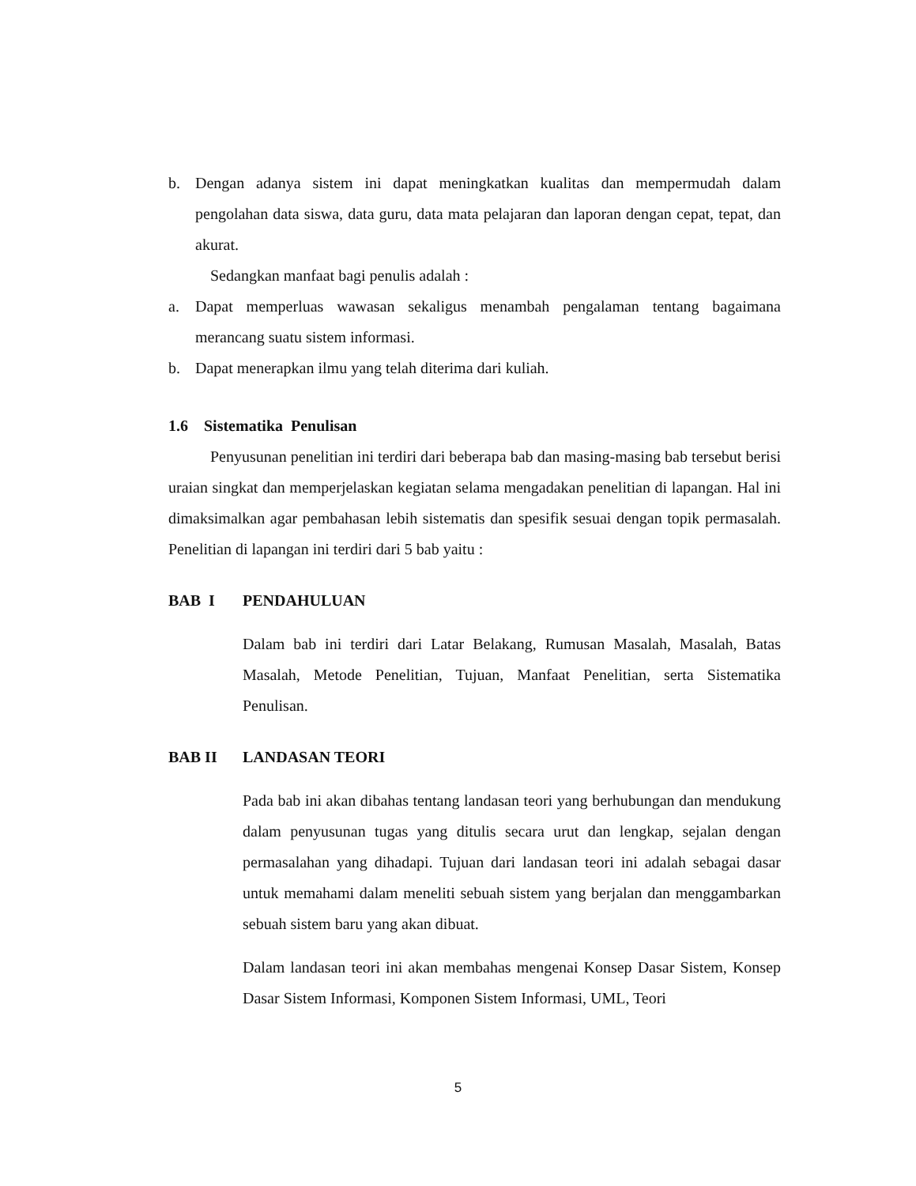b. Dengan adanya sistem ini dapat meningkatkan kualitas dan mempermudah dalam pengolahan data siswa, data guru, data mata pelajaran dan laporan dengan cepat, tepat, dan akurat.
Sedangkan manfaat bagi penulis adalah :
a. Dapat memperluas wawasan sekaligus menambah pengalaman tentang bagaimana merancang suatu sistem informasi.
b. Dapat menerapkan ilmu yang telah diterima dari kuliah.
1.6 Sistematika Penulisan
Penyusunan penelitian ini terdiri dari beberapa bab dan masing-masing bab tersebut berisi uraian singkat dan memperjelaskan kegiatan selama mengadakan penelitian di lapangan. Hal ini dimaksimalkan agar pembahasan lebih sistematis dan spesifik sesuai dengan topik permasalah. Penelitian di lapangan ini terdiri dari 5 bab yaitu :
BAB I PENDAHULUAN
Dalam bab ini terdiri dari Latar Belakang, Rumusan Masalah, Masalah, Batas Masalah, Metode Penelitian, Tujuan, Manfaat Penelitian, serta Sistematika Penulisan.
BAB II LANDASAN TEORI
Pada bab ini akan dibahas tentang landasan teori yang berhubungan dan mendukung dalam penyusunan tugas yang ditulis secara urut dan lengkap, sejalan dengan permasalahan yang dihadapi. Tujuan dari landasan teori ini adalah sebagai dasar untuk memahami dalam meneliti sebuah sistem yang berjalan dan menggambarkan sebuah sistem baru yang akan dibuat.
Dalam landasan teori ini akan membahas mengenai Konsep Dasar Sistem, Konsep Dasar Sistem Informasi, Komponen Sistem Informasi, UML, Teori
5